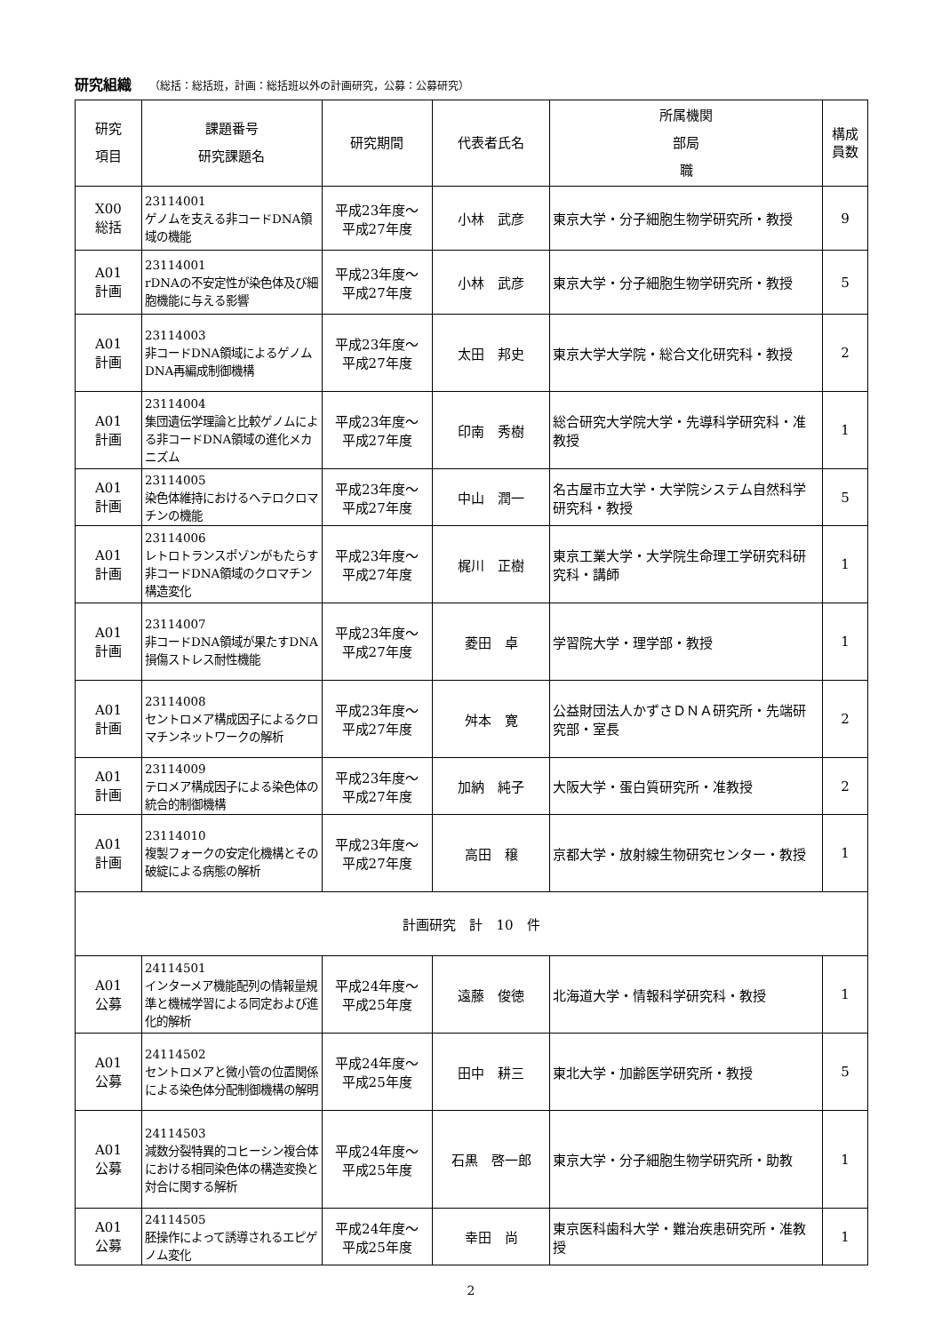研究組織 （総括：総括班，計画：総括班以外の計画研究，公募：公募研究）
| 研究 項目 | 課題番号 研究課題名 | 研究期間 | 代表者氏名 | 所属機関 部局 職 | 構成 員数 |
| --- | --- | --- | --- | --- | --- |
| X00 総括 | 23114001 ゲノムを支える非コードDNA領域の機能 | 平成23年度～ 平成27年度 | 小林 武彦 | 東京大学・分子細胞生物学研究所・教授 | 9 |
| A01 計画 | 23114001 rDNAの不安定性が染色体及び細胞機能に与える影響 | 平成23年度～ 平成27年度 | 小林 武彦 | 東京大学・分子細胞生物学研究所・教授 | 5 |
| A01 計画 | 23114003 非コードDNA領域によるゲノムDNA再編成制御機構 | 平成23年度～ 平成27年度 | 太田 邦史 | 東京大学大学院・総合文化研究科・教授 | 2 |
| A01 計画 | 23114004 集団遺伝学理論と比較ゲノムによる非コードDNA領域の進化メカニズム | 平成23年度～ 平成27年度 | 印南 秀樹 | 総合研究大学院大学・先導科学研究科・准教授 | 1 |
| A01 計画 | 23114005 染色体維持におけるヘテロクロマチンの機能 | 平成23年度～ 平成27年度 | 中山 潤一 | 名古屋市立大学・大学院システム自然科学研究科・教授 | 5 |
| A01 計画 | 23114006 レトロトランスポゾンがもたらす非コードDNA領域のクロマチン構造変化 | 平成23年度～ 平成27年度 | 梶川 正樹 | 東京工業大学・大学院生命理工学研究科研究科・講師 | 1 |
| A01 計画 | 23114007 非コードDNA領域が果たすDNA損傷ストレス耐性機能 | 平成23年度～ 平成27年度 | 菱田 卓 | 学習院大学・理学部・教授 | 1 |
| A01 計画 | 23114008 セントロメア構成因子によるクロマチンネットワークの解析 | 平成23年度～ 平成27年度 | 舛本 寛 | 公益財団法人かずさＤＮＡ研究所・先端研究部・室長 | 2 |
| A01 計画 | 23114009 テロメア構成因子による染色体の統合的制御機構 | 平成23年度～ 平成27年度 | 加納 純子 | 大阪大学・蛋白質研究所・准教授 | 2 |
| A01 計画 | 23114010 複製フォークの安定化機構とその破綻による病態の解析 | 平成23年度～ 平成27年度 | 高田 穣 | 京都大学・放射線生物研究センター・教授 | 1 |
| 計画研究 計 10 件 | | | | | |
| A01 公募 | 24114501 インターメア機能配列の情報量規準と機械学習による同定および進化的解析 | 平成24年度～ 平成25年度 | 遠藤 俊徳 | 北海道大学・情報科学研究科・教授 | 1 |
| A01 公募 | 24114502 セントロメアと微小管の位置関係による染色体分配制御機構の解明 | 平成24年度～ 平成25年度 | 田中 耕三 | 東北大学・加齢医学研究所・教授 | 5 |
| A01 公募 | 24114503 減数分裂特異的コヒーシン複合体における相同染色体の構造変換と対合に関する解析 | 平成24年度～ 平成25年度 | 石黒 啓一郎 | 東京大学・分子細胞生物学研究所・助教 | 1 |
| A01 公募 | 24114505 胚操作によって誘導されるエピゲノム変化 | 平成24年度～ 平成25年度 | 幸田 尚 | 東京医科歯科大学・難治疾患研究所・准教授 | 1 |
2